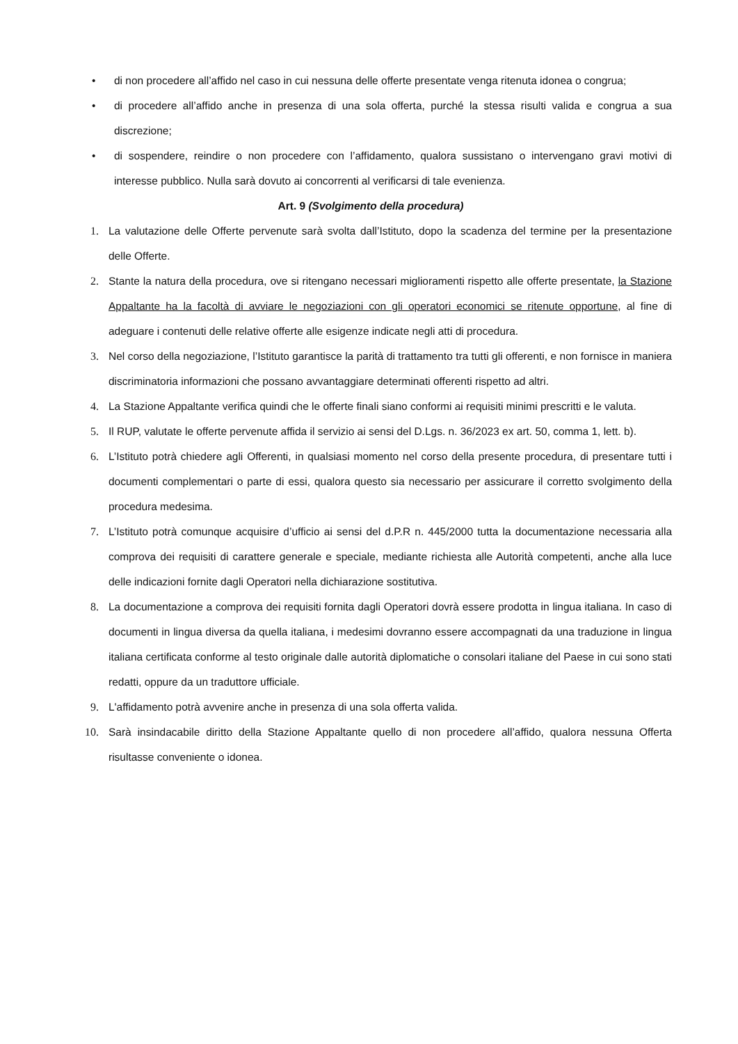• di non procedere all’affido nel caso in cui nessuna delle offerte presentate venga ritenuta idonea o congrua;
• di procedere all’affido anche in presenza di una sola offerta, purché la stessa risulti valida e congrua a sua discrezione;
• di sospendere, reindire o non procedere con l’affidamento, qualora sussistano o intervengano gravi motivi di interesse pubblico. Nulla sarà dovuto ai concorrenti al verificarsi di tale evenienza.
Art. 9 (Svolgimento della procedura)
1. La valutazione delle Offerte pervenute sarà svolta dall’Istituto, dopo la scadenza del termine per la presentazione delle Offerte.
2. Stante la natura della procedura, ove si ritengano necessari miglioramenti rispetto alle offerte presentate, la Stazione Appaltante ha la facoltà di avviare le negoziazioni con gli operatori economici se ritenute opportune, al fine di adeguare i contenuti delle relative offerte alle esigenze indicate negli atti di procedura.
3. Nel corso della negoziazione, l’Istituto garantisce la parità di trattamento tra tutti gli offerenti, e non fornisce in maniera discriminatoria informazioni che possano avvantaggiare determinati offerenti rispetto ad altri.
4. La Stazione Appaltante verifica quindi che le offerte finali siano conformi ai requisiti minimi prescritti e le valuta.
5. Il RUP, valutate le offerte pervenute affida il servizio ai sensi del D.Lgs. n. 36/2023 ex art. 50, comma 1, lett. b).
6. L’Istituto potrà chiedere agli Offerenti, in qualsiasi momento nel corso della presente procedura, di presentare tutti i documenti complementari o parte di essi, qualora questo sia necessario per assicurare il corretto svolgimento della procedura medesima.
7. L’Istituto potrà comunque acquisire d’ufficio ai sensi del d.P.R n. 445/2000 tutta la documentazione necessaria alla comprova dei requisiti di carattere generale e speciale, mediante richiesta alle Autorità competenti, anche alla luce delle indicazioni fornite dagli Operatori nella dichiarazione sostitutiva.
8. La documentazione a comprova dei requisiti fornita dagli Operatori dovrà essere prodotta in lingua italiana. In caso di documenti in lingua diversa da quella italiana, i medesimi dovranno essere accompagnati da una traduzione in lingua italiana certificata conforme al testo originale dalle autorità diplomatiche o consolari italiane del Paese in cui sono stati redatti, oppure da un traduttore ufficiale.
9. L'affidamento potrà avvenire anche in presenza di una sola offerta valida.
10. Sarà insindacabile diritto della Stazione Appaltante quello di non procedere all’affido, qualora nessuna Offerta risultasse conveniente o idonea.